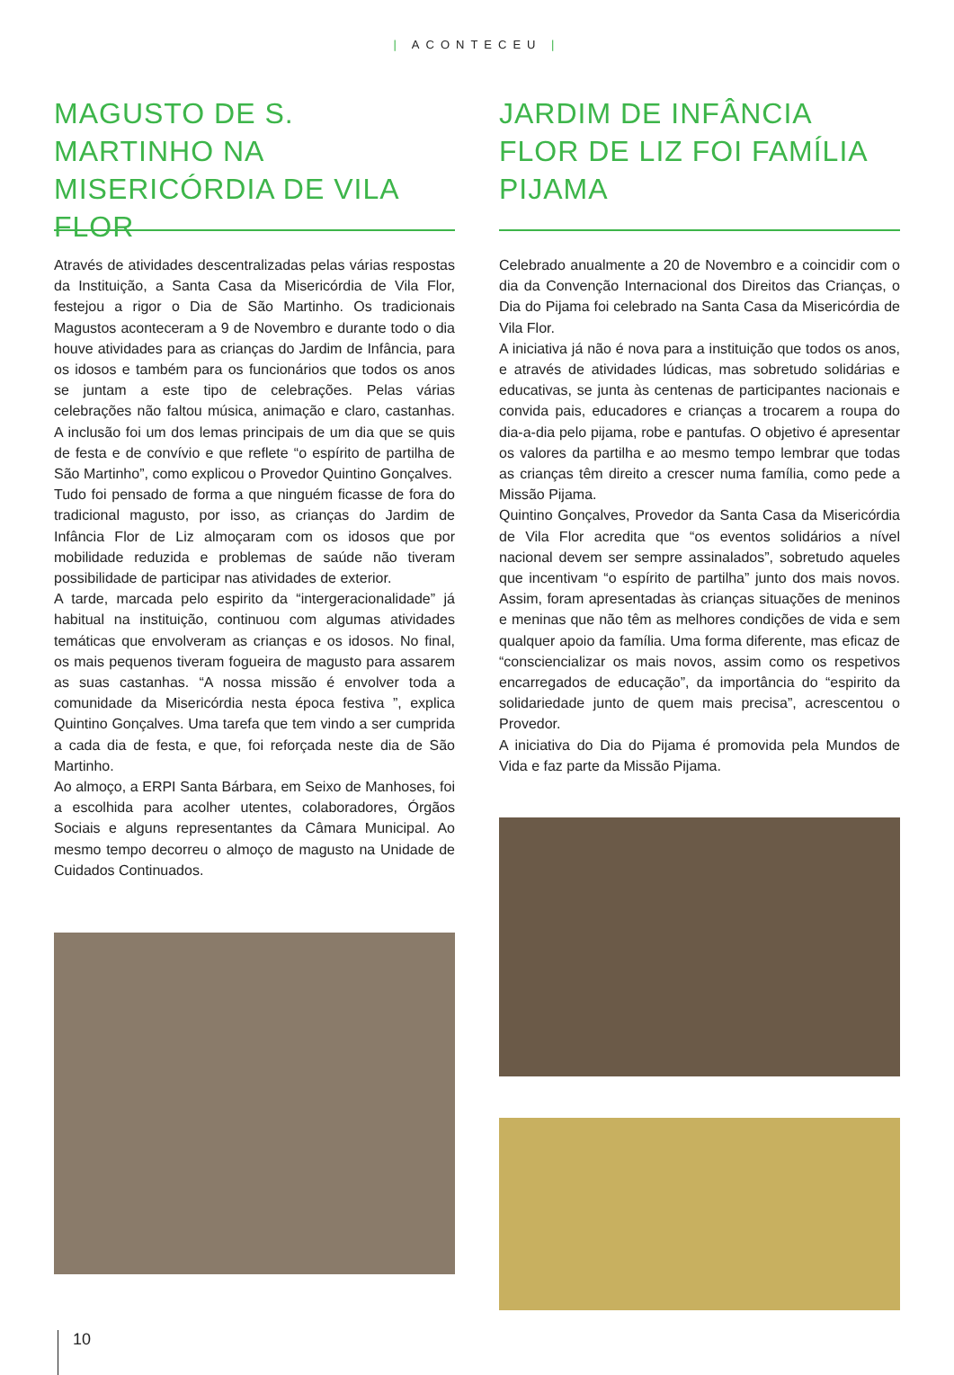| ACONTECEU |
MAGUSTO DE S. MARTINHO NA MISERICÓRDIA DE VILA FLOR
Através de atividades descentralizadas pelas várias respostas da Instituição, a Santa Casa da Misericórdia de Vila Flor, festejou a rigor o Dia de São Martinho. Os tradicionais Magustos aconteceram a 9 de Novembro e durante todo o dia houve atividades para as crianças do Jardim de Infância, para os idosos e também para os funcionários que todos os anos se juntam a este tipo de celebrações. Pelas várias celebrações não faltou música, animação e claro, castanhas. A inclusão foi um dos lemas principais de um dia que se quis de festa e de convívio e que reflete “o espírito de partilha de São Martinho”, como explicou o Provedor Quintino Gonçalves.
Tudo foi pensado de forma a que ninguém ficasse de fora do tradicional magusto, por isso, as crianças do Jardim de Infância Flor de Liz almoçaram com os idosos que por mobilidade reduzida e problemas de saúde não tiveram possibilidade de participar nas atividades de exterior.
A tarde, marcada pelo espirito da “intergeracionalidade” já habitual na instituição, continuou com algumas atividades temáticas que envolveram as crianças e os idosos. No final, os mais pequenos tiveram fogueira de magusto para assarem as suas castanhas. “A nossa missão é envolver toda a comunidade da Misericórdia nesta época festiva ”, explica Quintino Gonçalves. Uma tarefa que tem vindo a ser cumprida a cada dia de festa, e que, foi reforçada neste dia de São Martinho.
Ao almoço, a ERPI Santa Bárbara, em Seixo de Manhoses, foi a escolhida para acolher utentes, colaboradores, Órgãos Sociais e alguns representantes da Câmara Municipal. Ao mesmo tempo decorreu o almoço de magusto na Unidade de Cuidados Continuados.
JARDIM DE INFÂNCIA FLOR DE LIZ FOI FAMÍLIA PIJAMA
Celebrado anualmente a 20 de Novembro e a coincidir com o dia da Convenção Internacional dos Direitos das Crianças, o Dia do Pijama foi celebrado na Santa Casa da Misericórdia de Vila Flor.
A iniciativa já não é nova para a instituição que todos os anos, e através de atividades lúdicas, mas sobretudo solidárias e educativas, se junta às centenas de participantes nacionais e convida pais, educadores e crianças a trocarem a roupa do dia-a-dia pelo pijama, robe e pantufas. O objetivo é apresentar os valores da partilha e ao mesmo tempo lembrar que todas as crianças têm direito a crescer numa família, como pede a Missão Pijama.
Quintino Gonçalves, Provedor da Santa Casa da Misericórdia de Vila Flor acredita que “os eventos solidários a nível nacional devem ser sempre assinalados”, sobretudo aqueles que incentivam “o espírito de partilha” junto dos mais novos. Assim, foram apresentadas às crianças situações de meninos e meninas que não têm as melhores condições de vida e sem qualquer apoio da família. Uma forma diferente, mas eficaz de “consciencializar os mais novos, assim como os respetivos encarregados de educação”, da importância do “espirito da solidariedade junto de quem mais precisa”, acrescentou o Provedor.
A iniciativa do Dia do Pijama é promovida pela Mundos de Vida e faz parte da Missão Pijama.
10